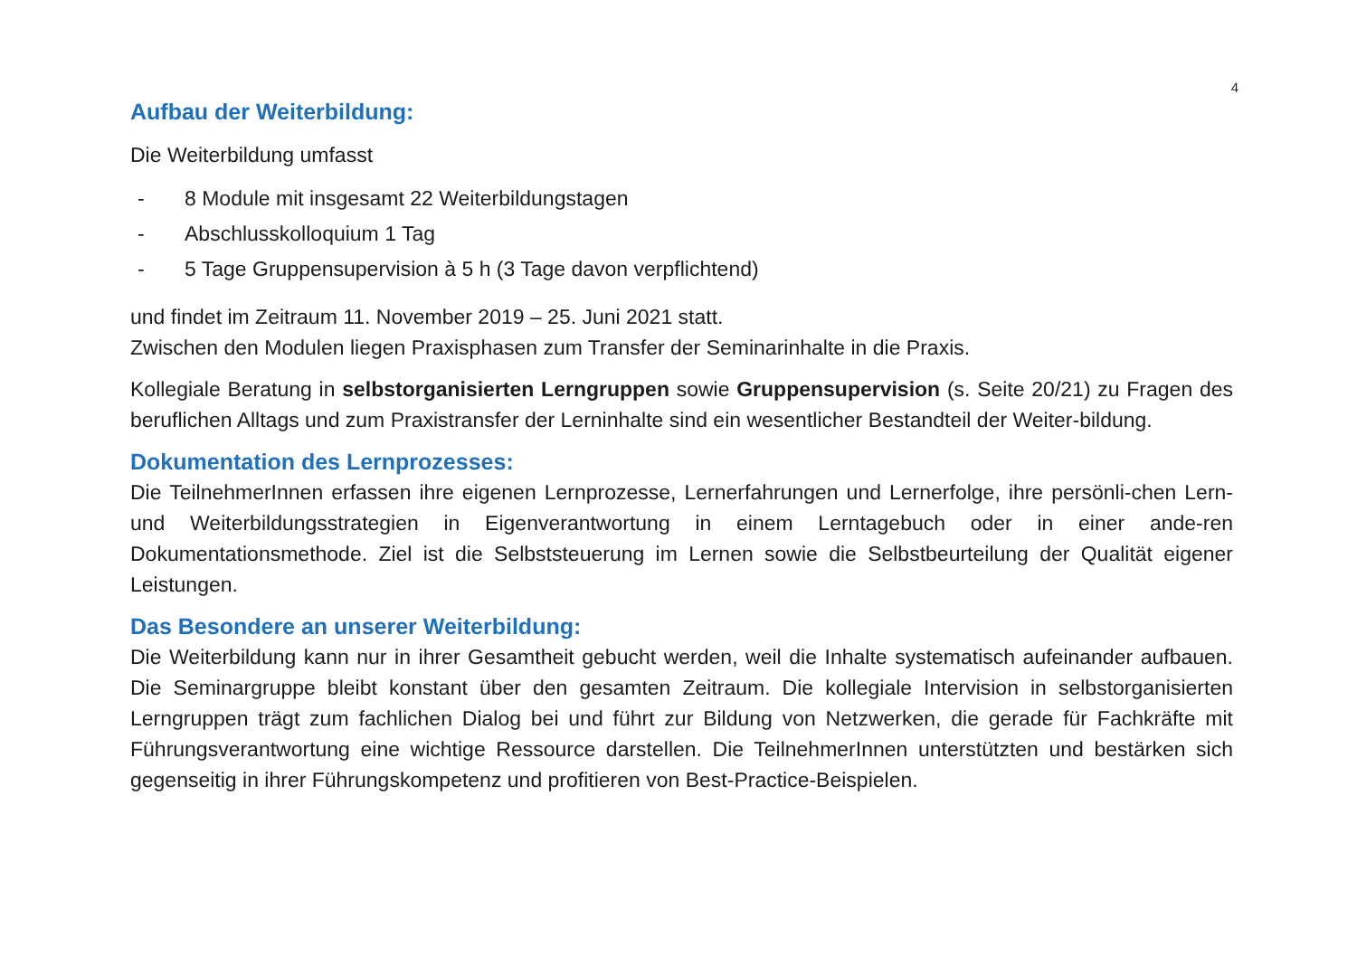4
Aufbau der Weiterbildung:
Die Weiterbildung umfasst
- 8 Module mit insgesamt 22 Weiterbildungstagen
- Abschlusskolloquium 1 Tag
- 5 Tage Gruppensupervision à 5 h (3 Tage davon verpflichtend)
und findet im Zeitraum 11. November 2019 – 25. Juni 2021 statt.
Zwischen den Modulen liegen Praxisphasen zum Transfer der Seminarinhalte in die Praxis.
Kollegiale Beratung in selbstorganisierten Lerngruppen sowie Gruppensupervision (s. Seite 20/21) zu Fragen des beruflichen Alltags und zum Praxistransfer der Lerninhalte sind ein wesentlicher Bestandteil der Weiter-bildung.
Dokumentation des Lernprozesses:
Die TeilnehmerInnen erfassen ihre eigenen Lernprozesse, Lernerfahrungen und Lernerfolge, ihre persönli-chen Lern- und Weiterbildungsstrategien in Eigenverantwortung in einem Lerntagebuch oder in einer ande-ren Dokumentationsmethode. Ziel ist die Selbststeuerung im Lernen sowie die Selbstbeurteilung der Qualität eigener Leistungen.
Das Besondere an unserer Weiterbildung:
Die Weiterbildung kann nur in ihrer Gesamtheit gebucht werden, weil die Inhalte systematisch aufeinander aufbauen. Die Seminargruppe bleibt konstant über den gesamten Zeitraum. Die kollegiale Intervision in selbstorganisierten Lerngruppen trägt zum fachlichen Dialog bei und führt zur Bildung von Netzwerken, die gerade für Fachkräfte mit Führungsverantwortung eine wichtige Ressource darstellen. Die TeilnehmerInnen unterstützten und bestärken sich gegenseitig in ihrer Führungskompetenz und profitieren von Best-Practice-Beispielen.